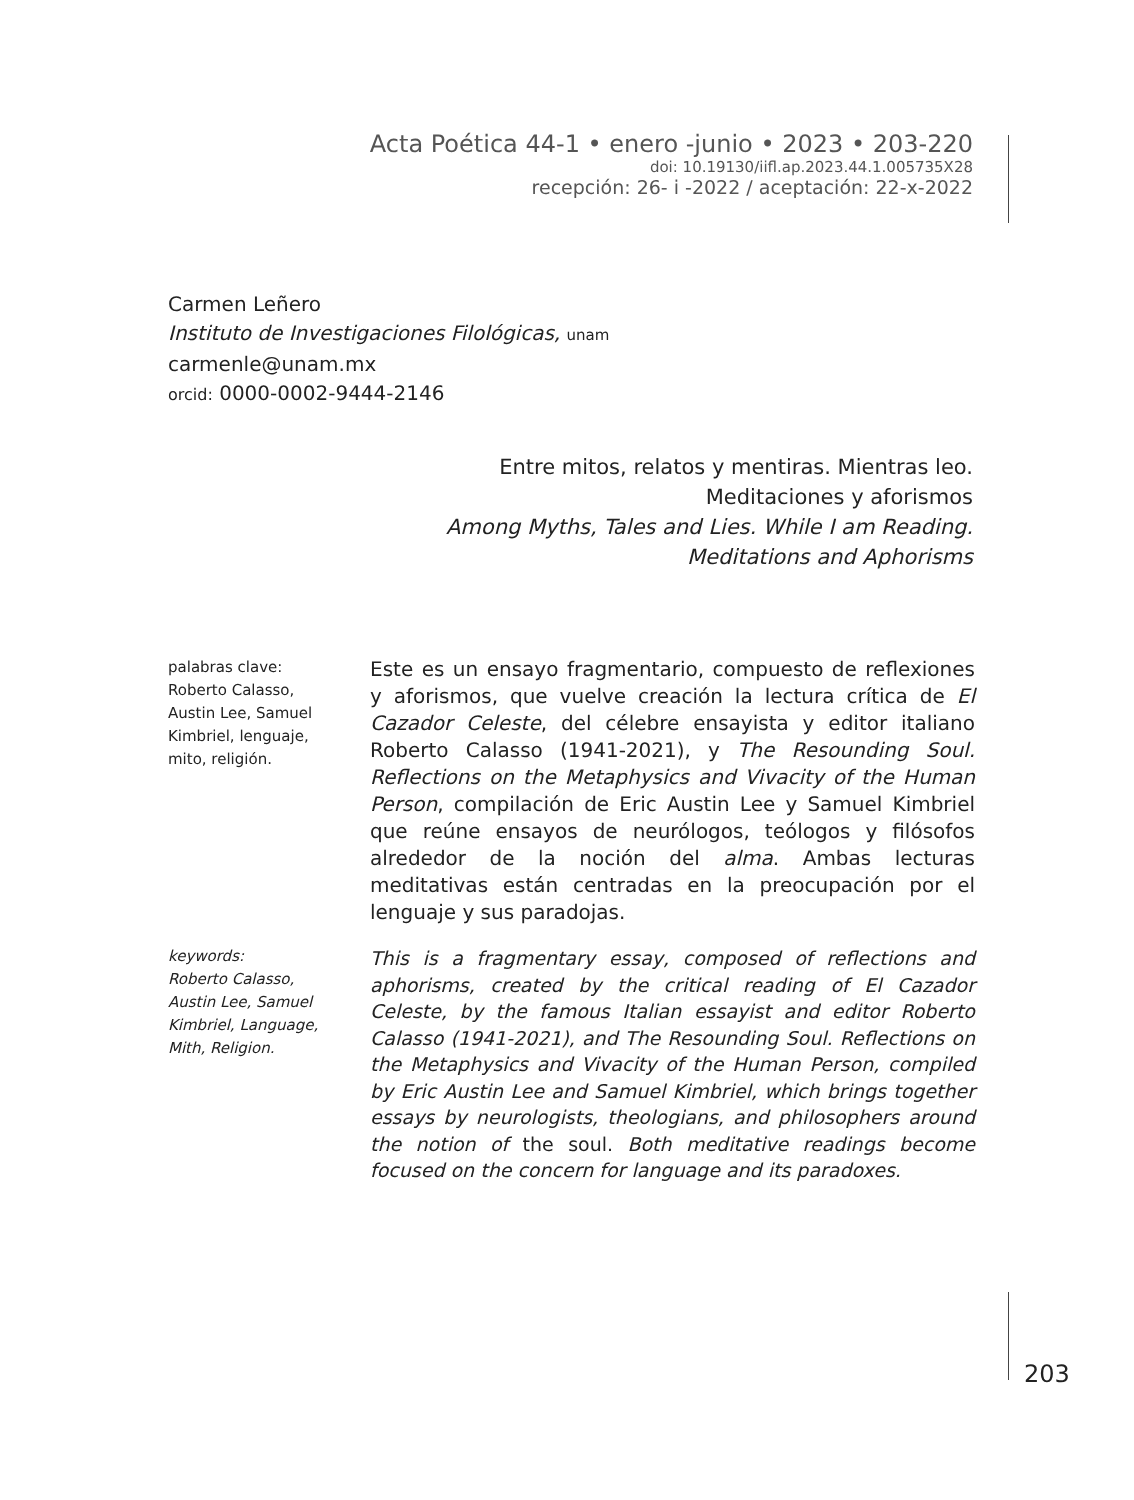Acta Poética 44-1 • enero -junio • 2023 • 203-220
doi: 10.19130/iifl.ap.2023.44.1.005735X28
recepción: 26- i -2022 / aceptación: 22-x-2022
Carmen Leñero
Instituto de Investigaciones Filológicas, unam
carmenle@unam.mx
orcid: 0000-0002-9444-2146
Entre mitos, relatos y mentiras. Mientras leo.
Meditaciones y aforismos
Among Myths, Tales and Lies. While I am Reading.
Meditations and Aphorisms
palabras clave:
Roberto Calasso,
Austin Lee, Samuel
Kimbriel, lenguaje,
mito, religión.
Este es un ensayo fragmentario, compuesto de reflexiones y aforismos, que vuelve creación la lectura crítica de El Cazador Celeste, del célebre ensayista y editor italiano Roberto Calasso (1941-2021), y The Resounding Soul. Reflections on the Metaphysics and Vivacity of the Human Person, compilación de Eric Austin Lee y Samuel Kimbriel que reúne ensayos de neurólogos, teólogos y filósofos alrededor de la noción del alma. Ambas lecturas meditativas están centradas en la preocupación por el lenguaje y sus paradojas.
keywords:
Roberto Calasso,
Austin Lee, Samuel
Kimbriel, Language,
Mith, Religion.
This is a fragmentary essay, composed of reflections and aphorisms, created by the critical reading of El Cazador Celeste, by the famous Italian essayist and editor Roberto Calasso (1941-2021), and The Resounding Soul. Reflections on the Metaphysics and Vivacity of the Human Person, compiled by Eric Austin Lee and Samuel Kimbriel, which brings together essays by neurologists, theologians, and philosophers around the notion of the soul. Both meditative readings become focused on the concern for language and its paradoxes.
203